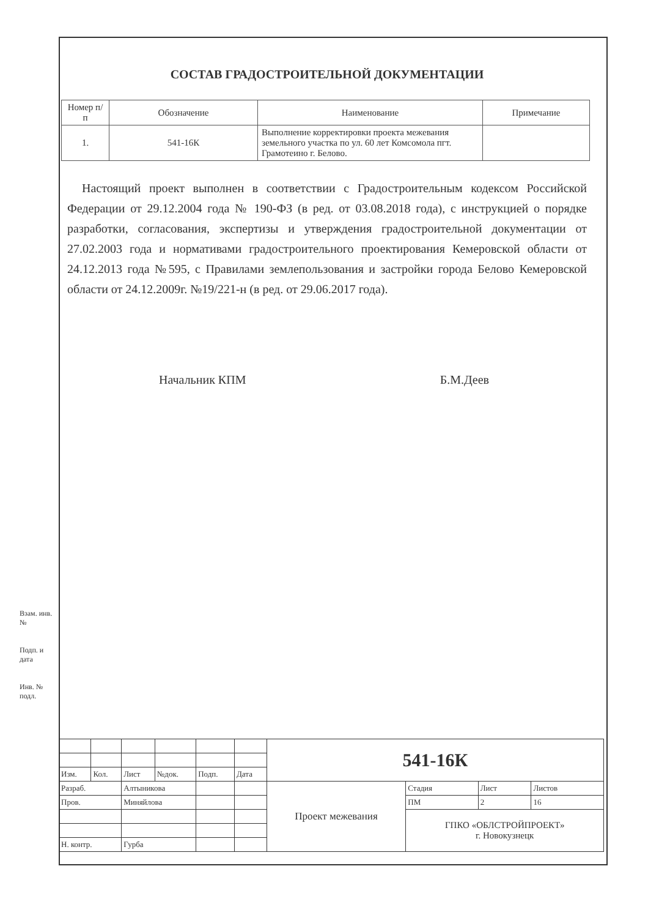СОСТАВ ГРАДОСТРОИТЕЛЬНОЙ ДОКУМЕНТАЦИИ
| Номер п/п | Обозначение | Наименование | Примечание |
| --- | --- | --- | --- |
| 1. | 541-16К | Выполнение корректировки проекта межевания земельного участка по ул. 60 лет Комсомола пгт. Грамотеино г. Белово. | |
Настоящий проект выполнен в соответствии с Градостроительным кодексом Российской Федерации от 29.12.2004 года № 190-ФЗ (в ред. от 03.08.2018 года), с инструкцией о порядке разработки, согласования, экспертизы и утверждения градостроительной документации от 27.02.2003 года и нормативами градостроительного проектирования Кемеровской области от 24.12.2013 года №595, с Правилами землепользования и застройки города Белово Кемеровской области от 24.12.2009г. №19/221-н (в ред. от 29.06.2017 года).
Начальник КПМ Б.М.Деев
Взам. инв. №
Подп. и дата
Инв. № подл.
| | | | | | | 541-16К | | | |
| Изм. | Кол. | Лист | №док. | Подп. | Дата | | | | |
| Разраб. | | Алтыникова | | | | Проект межевания | Стадия | Лист | Листов |
| Пров. | | Миняйлова | | | | | ПМ | 2 | 16 |
| | | | | | | | ГПКО «ОБЛСТРОЙПРОЕКТ» г. Новокузнецк | | |
| Н. контр. | | Гурба | | | | | | | |